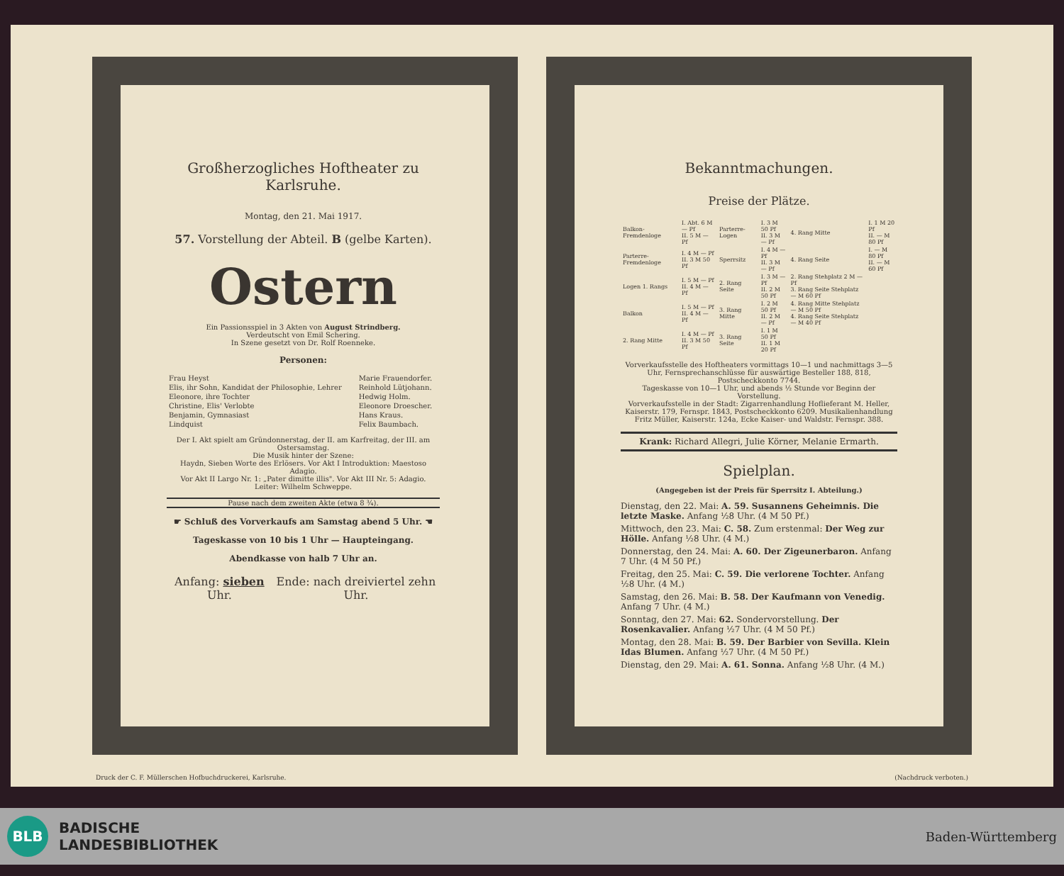Großherzogliches Hoftheater zu Karlsruhe.
Montag, den 21. Mai 1917.
57. Vorstellung der Abteil. B (gelbe Karten).
Ostern
Ein Passionsspiel in 3 Akten von August Strindberg.
Verdeutscht von Emil Schering.
In Szene gesetzt von Dr. Rolf Roenneke.
Personen:
| Frau Heyst | Marie Frauendorfer. |
| Elis, ihr Sohn, Kandidat der Philosophie, Lehrer | Reinhold Lütjohann. |
| Eleonore, ihre Tochter | Hedwig Holm. |
| Christine, Elis' Verlobte | Eleonore Droescher. |
| Benjamin, Gymnasiast | Hans Kraus. |
| Lindquist | Felix Baumbach. |
Der I. Akt spielt am Gründonnerstag, der II. am Karfreitag, der III. am Ostersamstag.
Die Musik hinter der Szene:
Haydn, Sieben Worte des Erlösers. Vor Akt I Introduktion: Maestoso Adagio.
Vor Akt II Largo Nr. 1: „Pater dimitte illis". Vor Akt III Nr. 5: Adagio.
Leiter: Wilhelm Schweppe.
Pause nach dem zweiten Akte (etwa 8 ¾).
☛ Schluß des Vorverkaufs am Samstag abend 5 Uhr. ☚
Tageskasse von 10 bis 1 Uhr — Haupteingang.
Abendkasse von halb 7 Uhr an.
Anfang: sieben Uhr. Ende: nach dreiviertel zehn Uhr.
Druck der C. F. Müllerschen Hofbuchdruckerei, Karlsruhe.
Bekanntmachungen.
Preise der Plätze.
| Balkon-Fremdenloge | I. Abt. 6 M — Pf II. 5 M — Pf | Parterre-Logen | I. 3 M 50 Pf II. 3 M — Pf | 4. Rang Mitte | I. 1 M 20 Pf II. — M 80 Pf |
| Parterre-Fremdenloge | I. 4 M — Pf II. 3 M 50 Pf | Sperrsitz | I. 4 M — Pf II. 3 M — Pf | 4. Rang Seite | I. — M 80 Pf II. — M 60 Pf |
| Logen 1. Rangs | I. 5 M — Pf II. 4 M — Pf | 2. Rang Seite | I. 3 M — Pf II. 2 M 50 Pf | 2. Rang Stehplatz 2 M — Pf 3. Rang Seite Stehplatz — M 60 Pf | |
| Balkon | I. 5 M — Pf II. 4 M — Pf | 3. Rang Mitte | I. 2 M 50 Pf II. 2 M — Pf | 4. Rang Mitte Stehplatz — M 50 Pf 4. Rang Seite Stehplatz — M 40 Pf | |
| 2. Rang Mitte | I. 4 M — Pf II. 3 M 50 Pf | 3. Rang Seite | I. 1 M 50 Pf II. 1 M 20 Pf | | |
Vorverkaufsstelle des Hoftheaters vormittags 10—1 und nachmittags 3—5 Uhr, Fernsprechanschlüsse für auswärtige Besteller 188, 818, Postscheckkonto 7744.
Tageskasse von 10—1 Uhr, und abends ½ Stunde vor Beginn der Vorstellung.
Vorverkaufsstelle in der Stadt: Zigarrenhandlung Hoflieferant M. Heller, Kaiserstr. 179, Fernspr. 1843, Postscheckkonto 6209. Musikalienhandlung Fritz Müller, Kaiserstr. 124a, Ecke Kaiser- und Waldstr. Fernspr. 388.
Krank: Richard Allegri, Julie Körner, Melanie Ermarth.
Spielplan.
(Angegeben ist der Preis für Sperrsitz I. Abteilung.)
Dienstag, den 22. Mai: A. 59. Susannens Geheimnis. Die letzte Maske. Anfang ½8 Uhr. (4 M 50 Pf.)
Mittwoch, den 23. Mai: C. 58. Zum erstenmal: Der Weg zur Hölle. Anfang ½8 Uhr. (4 M.)
Donnerstag, den 24. Mai: A. 60. Der Zigeunerbaron. Anfang 7 Uhr. (4 M 50 Pf.)
Freitag, den 25. Mai: C. 59. Die verlorene Tochter. Anfang ½8 Uhr. (4 M.)
Samstag, den 26. Mai: B. 58. Der Kaufmann von Venedig. Anfang 7 Uhr. (4 M.)
Sonntag, den 27. Mai: 62. Sondervorstellung. Der Rosenkavalier. Anfang ½7 Uhr. (4 M 50 Pf.)
Montag, den 28. Mai: B. 59. Der Barbier von Sevilla. Klein Idas Blumen. Anfang ½7 Uhr. (4 M 50 Pf.)
Dienstag, den 29. Mai: A. 61. Sonna. Anfang ½8 Uhr. (4 M.)
(Nachdruck verboten.)
BLB
BADISCHE
LANDESBIBLIOTHEK
Baden-Württemberg